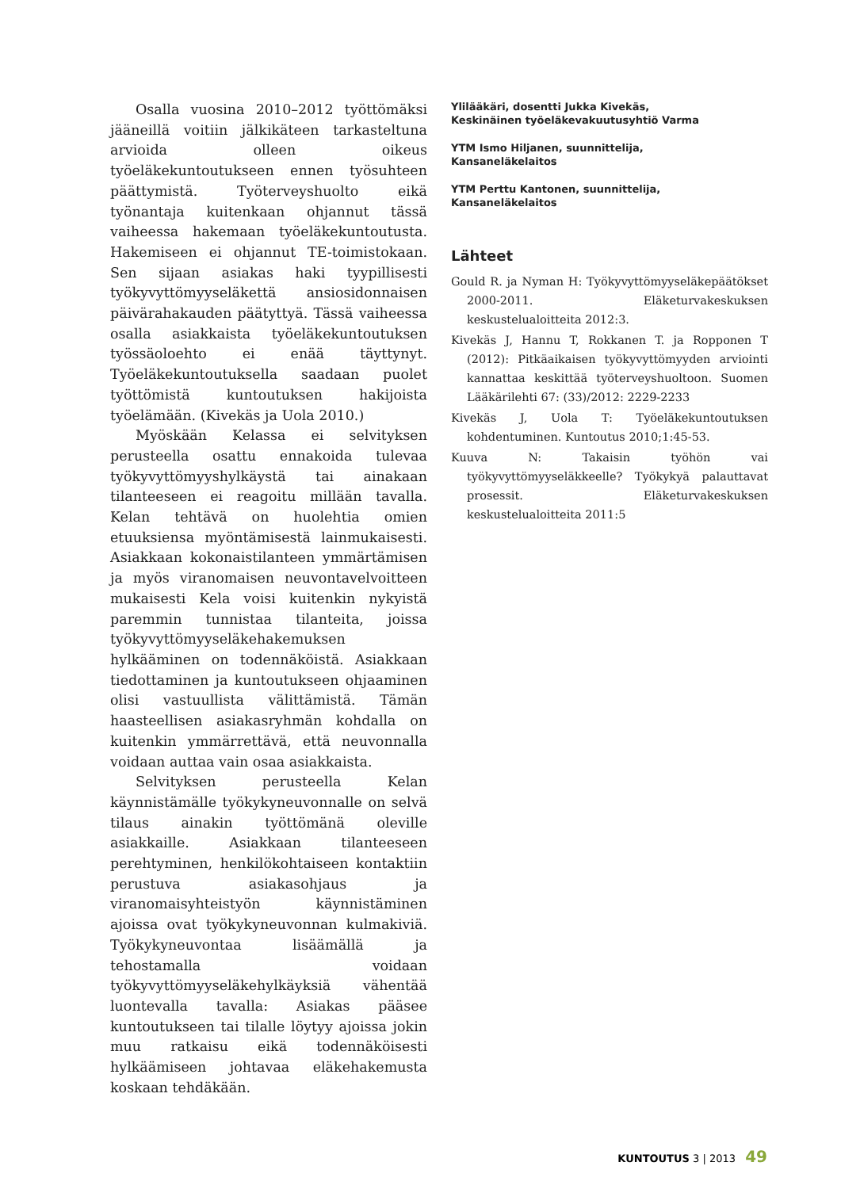Osalla vuosina 2010–2012 työttömäksi jääneillä voitiin jälkikäteen tarkasteltuna arvioida olleen oikeus työeläkekuntoutukseen ennen työsuhteen päättymistä. Työterveyshuolto eikä työnantaja kuitenkaan ohjannut tässä vaiheessa hakemaan työeläkekuntoutusta. Hakemiseen ei ohjannut TE-toimistokaan. Sen sijaan asiakas haki tyypillisesti työkyvyttömyyseläkettä ansiosidonnaisen päivärahakauden päätyttyä. Tässä vaiheessa osalla asiakkaista työeläkekuntoutuksen työssäoloehto ei enää täyttynyt. Työeläkekuntoutuksella saadaan puolet työttömistä kuntoutuksen hakijoista työelämään. (Kivekäs ja Uola 2010.)
Myöskään Kelassa ei selvityksen perusteella osattu ennakoida tulevaa työkyvyttömyyshylkäystä tai ainakaan tilanteeseen ei reagoitu millään tavalla. Kelan tehtävä on huolehtia omien etuuksiensa myöntämisestä lainmukaisesti. Asiakkaan kokonaistilanteen ymmärtämisen ja myös viranomaisen neuvontavelvoitteen mukaisesti Kela voisi kuitenkin nykyistä paremmin tunnistaa tilanteita, joissa työkyvyttömyyseläkehakemuksen hylkääminen on todennäköistä. Asiakkaan tiedottaminen ja kuntoutukseen ohjaaminen olisi vastuullista välittämistä. Tämän haasteellisen asiakasryhmän kohdalla on kuitenkin ymmärrettävä, että neuvonnalla voidaan auttaa vain osaa asiakkaista.
Selvityksen perusteella Kelan käynnistämälle työkykyneuvonnalle on selvä tilaus ainakin työttömänä oleville asiakkaille. Asiakkaan tilanteeseen perehtyminen, henkilökohtaiseen kontaktiin perustuva asiakasohjaus ja viranomaisyhteistyön käynnistäminen ajoissa ovat työkykyneuvonnan kulmakiviä. Työkykyneuvontaa lisäämällä ja tehostamalla voidaan työkyvyttömyyseläkehylkäyksiä vähentää luontevalla tavalla: Asiakas pääsee kuntoutukseen tai tilalle löytyy ajoissa jokin muu ratkaisu eikä todennäköisesti hylkäämiseen johtavaa eläkehakemusta koskaan tehdäkään.
Ylilääkäri, dosentti Jukka Kivekäs,
Keskinäinen työeläkevakuutusyhtiö Varma
YTM Ismo Hiljanen, suunnittelija,
Kansaneläkelaitos
YTM Perttu Kantonen, suunnittelija,
Kansaneläkelaitos
Lähteet
Gould R. ja Nyman H: Työkyvyttömyyseläkepäätökset 2000-2011. Eläketurvakeskuksen keskustelualoitteita 2012:3.
Kivekäs J, Hannu T, Rokkanen T. ja Ropponen T (2012): Pitkäaikaisen työkyvyttömyyden arviointi kannattaa keskittää työterveyshuoltoon. Suomen Lääkärilehti 67: (33)/2012: 2229-2233
Kivekäs J, Uola T: Työeläkekuntoutuksen kohdentuminen. Kuntoutus 2010;1:45-53.
Kuuva N: Takaisin työhön vai työkyvyttömyyseläkkeelle? Työkykyä palauttavat prosessit. Eläketurvakeskuksen keskustelualoitteita 2011:5
KUNTOUTUS 3 | 2013 49